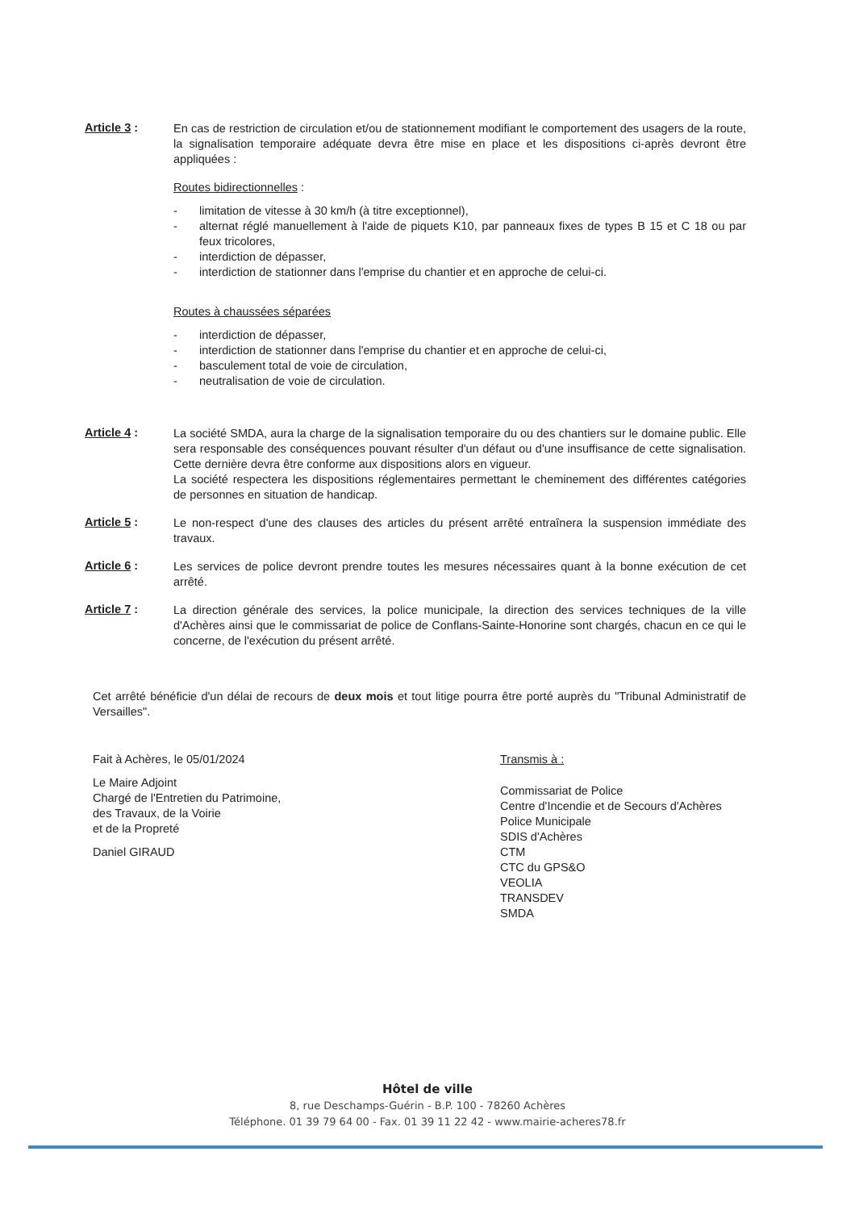Article 3 :
En cas de restriction de circulation et/ou de stationnement modifiant le comportement des usagers de la route, la signalisation temporaire adéquate devra être mise en place et les dispositions ci-après devront être appliquées :
Routes bidirectionnelles :
- limitation de vitesse à 30 km/h (à titre exceptionnel),
- alternat réglé manuellement à l'aide de piquets K10, par panneaux fixes de types B 15 et C 18 ou par feux tricolores,
- interdiction de dépasser,
- interdiction de stationner dans l'emprise du chantier et en approche de celui-ci.
Routes à chaussées séparées
- interdiction de dépasser,
- interdiction de stationner dans l'emprise du chantier et en approche de celui-ci,
- basculement total de voie de circulation,
- neutralisation de voie de circulation.
Article 4 :
La société SMDA, aura la charge de la signalisation temporaire du ou des chantiers sur le domaine public. Elle sera responsable des conséquences pouvant résulter d'un défaut ou d'une insuffisance de cette signalisation. Cette dernière devra être conforme aux dispositions alors en vigueur.
La société respectera les dispositions réglementaires permettant le cheminement des différentes catégories de personnes en situation de handicap.
Article 5 :
Le non-respect d'une des clauses des articles du présent arrêté entraînera la suspension immédiate des travaux.
Article 6 :
Les services de police devront prendre toutes les mesures nécessaires quant à la bonne exécution de cet arrêté.
Article 7 :
La direction générale des services, la police municipale, la direction des services techniques de la ville d'Achères ainsi que le commissariat de police de Conflans-Sainte-Honorine sont chargés, chacun en ce qui le concerne, de l'exécution du présent arrêté.
Cet arrêté bénéficie d'un délai de recours de deux mois et tout litige pourra être porté auprès du "Tribunal Administratif de Versailles".
Fait à Achères, le 05/01/2024
Le Maire Adjoint
Chargé de l'Entretien du Patrimoine,
des Travaux, de la Voirie
et de la Propreté
Daniel GIRAUD
Transmis à :
Commissariat de Police
Centre d'Incendie et de Secours d'Achères
Police Municipale
SDIS d'Achères
CTM
CTC du GPS&O
VEOLIA
TRANSDEV
SMDA
Hôtel de ville
8, rue Deschamps-Guérin - B.P. 100 - 78260 Achères
Téléphone. 01 39 79 64 00 - Fax. 01 39 11 22 42 - www.mairie-acheres78.fr